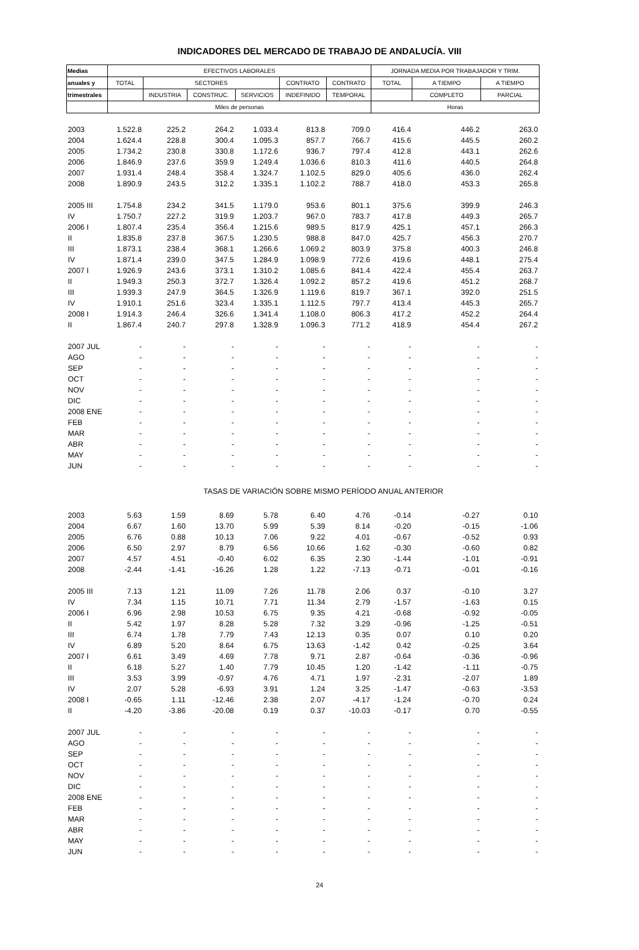INDICADORES DEL MERCADO DE TRABAJO DE ANDALUCÍA. VIII
| Medias | EFECTIVOS LABORALES | | | | | | JORNADA MEDIA POR TRABAJADOR Y TRIM. | | |
| --- | --- | --- | --- | --- | --- | --- | --- | --- | --- |
| anuales y | TOTAL | SECTORES | | | CONTRATO | CONTRATO | TOTAL | A TIEMPO | A TIEMPO |
| trimestrales | | INDUSTRIA | CONSTRUC. | SERVICIOS | INDEFINIDO | TEMPORAL | | COMPLETO | PARCIAL |
| | Miles de personas | | | | | | Horas | | |
| 2003 | 1.522.8 | 225.2 | 264.2 | 1.033.4 | 813.8 | 709.0 | 416.4 | 446.2 | 263.0 |
| 2004 | 1.624.4 | 228.8 | 300.4 | 1.095.3 | 857.7 | 766.7 | 415.6 | 445.5 | 260.2 |
| 2005 | 1.734.2 | 230.8 | 330.8 | 1.172.6 | 936.7 | 797.4 | 412.8 | 443.1 | 262.6 |
| 2006 | 1.846.9 | 237.6 | 359.9 | 1.249.4 | 1.036.6 | 810.3 | 411.6 | 440.5 | 264.8 |
| 2007 | 1.931.4 | 248.4 | 358.4 | 1.324.7 | 1.102.5 | 829.0 | 405.6 | 436.0 | 262.4 |
| 2008 | 1.890.9 | 243.5 | 312.2 | 1.335.1 | 1.102.2 | 788.7 | 418.0 | 453.3 | 265.8 |
| 2005 III | 1.754.8 | 234.2 | 341.5 | 1.179.0 | 953.6 | 801.1 | 375.6 | 399.9 | 246.3 |
| IV | 1.750.7 | 227.2 | 319.9 | 1.203.7 | 967.0 | 783.7 | 417.8 | 449.3 | 265.7 |
| 2006 I | 1.807.4 | 235.4 | 356.4 | 1.215.6 | 989.5 | 817.9 | 425.1 | 457.1 | 266.3 |
| II | 1.835.8 | 237.8 | 367.5 | 1.230.5 | 988.8 | 847.0 | 425.7 | 456.3 | 270.7 |
| III | 1.873.1 | 238.4 | 368.1 | 1.266.6 | 1.069.2 | 803.9 | 375.8 | 400.3 | 246.8 |
| IV | 1.871.4 | 239.0 | 347.5 | 1.284.9 | 1.098.9 | 772.6 | 419.6 | 448.1 | 275.4 |
| 2007 I | 1.926.9 | 243.6 | 373.1 | 1.310.2 | 1.085.6 | 841.4 | 422.4 | 455.4 | 263.7 |
| II | 1.949.3 | 250.3 | 372.7 | 1.326.4 | 1.092.2 | 857.2 | 419.6 | 451.2 | 268.7 |
| III | 1.939.3 | 247.9 | 364.5 | 1.326.9 | 1.119.6 | 819.7 | 367.1 | 392.0 | 251.5 |
| IV | 1.910.1 | 251.6 | 323.4 | 1.335.1 | 1.112.5 | 797.7 | 413.4 | 445.3 | 265.7 |
| 2008 I | 1.914.3 | 246.4 | 326.6 | 1.341.4 | 1.108.0 | 806.3 | 417.2 | 452.2 | 264.4 |
| II | 1.867.4 | 240.7 | 297.8 | 1.328.9 | 1.096.3 | 771.2 | 418.9 | 454.4 | 267.2 |
| 2007 JUL | - | - | - | - | - | - | - | - | - |
| AGO | - | - | - | - | - | - | - | - | - |
| SEP | - | - | - | - | - | - | - | - | - |
| OCT | - | - | - | - | - | - | - | - | - |
| NOV | - | - | - | - | - | - | - | - | - |
| DIC | - | - | - | - | - | - | - | - | - |
| 2008 ENE | - | - | - | - | - | - | - | - | - |
| FEB | - | - | - | - | - | - | - | - | - |
| MAR | - | - | - | - | - | - | - | - | - |
| ABR | - | - | - | - | - | - | - | - | - |
| MAY | - | - | - | - | - | - | - | - | - |
| JUN | - | - | - | - | - | - | - | - | - |
| | TASAS DE VARIACIÓN SOBRE MISMO PERÍODO ANUAL ANTERIOR | | | | | | | | |
| 2003 | 5.63 | 1.59 | 8.69 | 5.78 | 6.40 | 4.76 | -0.14 | -0.27 | 0.10 |
| 2004 | 6.67 | 1.60 | 13.70 | 5.99 | 5.39 | 8.14 | -0.20 | -0.15 | -1.06 |
| 2005 | 6.76 | 0.88 | 10.13 | 7.06 | 9.22 | 4.01 | -0.67 | -0.52 | 0.93 |
| 2006 | 6.50 | 2.97 | 8.79 | 6.56 | 10.66 | 1.62 | -0.30 | -0.60 | 0.82 |
| 2007 | 4.57 | 4.51 | -0.40 | 6.02 | 6.35 | 2.30 | -1.44 | -1.01 | -0.91 |
| 2008 | -2.44 | -1.41 | -16.26 | 1.28 | 1.22 | -7.13 | -0.71 | -0.01 | -0.16 |
| 2005 III | 7.13 | 1.21 | 11.09 | 7.26 | 11.78 | 2.06 | 0.37 | -0.10 | 3.27 |
| IV | 7.34 | 1.15 | 10.71 | 7.71 | 11.34 | 2.79 | -1.57 | -1.63 | 0.15 |
| 2006 I | 6.96 | 2.98 | 10.53 | 6.75 | 9.35 | 4.21 | -0.68 | -0.92 | -0.05 |
| II | 5.42 | 1.97 | 8.28 | 5.28 | 7.32 | 3.29 | -0.96 | -1.25 | -0.51 |
| III | 6.74 | 1.78 | 7.79 | 7.43 | 12.13 | 0.35 | 0.07 | 0.10 | 0.20 |
| IV | 6.89 | 5.20 | 8.64 | 6.75 | 13.63 | -1.42 | 0.42 | -0.25 | 3.64 |
| 2007 I | 6.61 | 3.49 | 4.69 | 7.78 | 9.71 | 2.87 | -0.64 | -0.36 | -0.96 |
| II | 6.18 | 5.27 | 1.40 | 7.79 | 10.45 | 1.20 | -1.42 | -1.11 | -0.75 |
| III | 3.53 | 3.99 | -0.97 | 4.76 | 4.71 | 1.97 | -2.31 | -2.07 | 1.89 |
| IV | 2.07 | 5.28 | -6.93 | 3.91 | 1.24 | 3.25 | -1.47 | -0.63 | -3.53 |
| 2008 I | -0.65 | 1.11 | -12.46 | 2.38 | 2.07 | -4.17 | -1.24 | -0.70 | 0.24 |
| II | -4.20 | -3.86 | -20.08 | 0.19 | 0.37 | -10.03 | -0.17 | 0.70 | -0.55 |
| 2007 JUL | - | - | - | - | - | - | - | - | - |
| AGO | - | - | - | - | - | - | - | - | - |
| SEP | - | - | - | - | - | - | - | - | - |
| OCT | - | - | - | - | - | - | - | - | - |
| NOV | - | - | - | - | - | - | - | - | - |
| DIC | - | - | - | - | - | - | - | - | - |
| 2008 ENE | - | - | - | - | - | - | - | - | - |
| FEB | - | - | - | - | - | - | - | - | - |
| MAR | - | - | - | - | - | - | - | - | - |
| ABR | - | - | - | - | - | - | - | - | - |
| MAY | - | - | - | - | - | - | - | - | - |
| JUN | - | - | - | - | - | - | - | - | - |
24